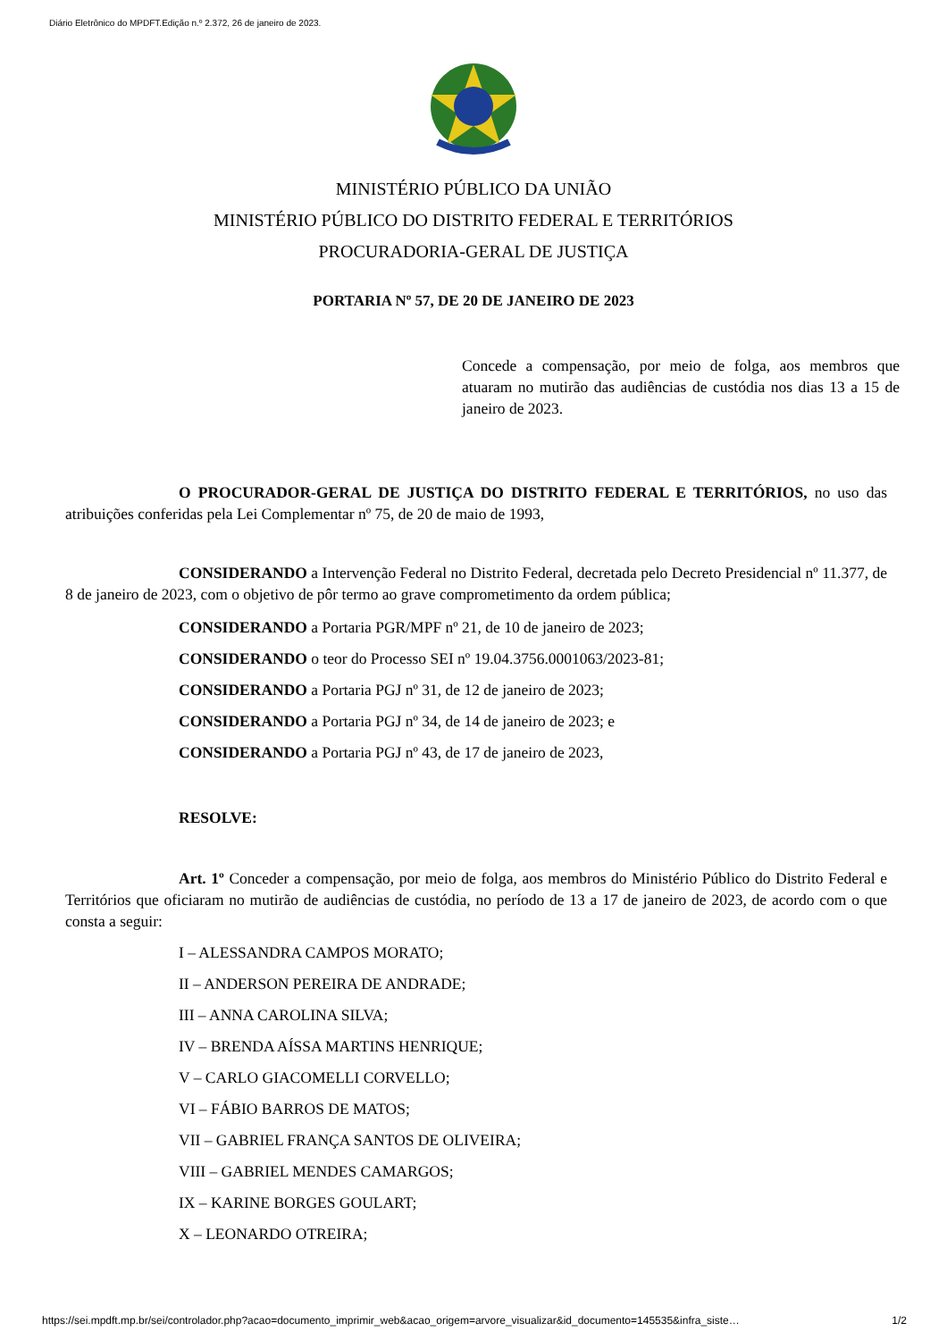Diário Eletrônico do MPDFT.Edição n.º 2.372, 26 de janeiro de 2023.
MINISTÉRIO PÚBLICO DA UNIÃO
MINISTÉRIO PÚBLICO DO DISTRITO FEDERAL E TERRITÓRIOS
PROCURADORIA-GERAL DE JUSTIÇA
PORTARIA Nº 57, DE 20 DE JANEIRO DE 2023
Concede a compensação, por meio de folga, aos membros que atuaram no mutirão das audiências de custódia nos dias 13 a 15 de janeiro de 2023.
O PROCURADOR-GERAL DE JUSTIÇA DO DISTRITO FEDERAL E TERRITÓRIOS, no uso das atribuições conferidas pela Lei Complementar nº 75, de 20 de maio de 1993,
CONSIDERANDO a Intervenção Federal no Distrito Federal, decretada pelo Decreto Presidencial nº 11.377, de 8 de janeiro de 2023, com o objetivo de pôr termo ao grave comprometimento da ordem pública;
CONSIDERANDO a Portaria PGR/MPF nº 21, de 10 de janeiro de 2023;
CONSIDERANDO o teor do Processo SEI nº 19.04.3756.0001063/2023-81;
CONSIDERANDO a Portaria PGJ nº 31, de 12 de janeiro de 2023;
CONSIDERANDO a Portaria PGJ nº 34, de 14 de janeiro de 2023; e
CONSIDERANDO a Portaria PGJ nº 43, de 17 de janeiro de 2023,
RESOLVE:
Art. 1º Conceder a compensação, por meio de folga, aos membros do Ministério Público do Distrito Federal e Territórios que oficiaram no mutirão de audiências de custódia, no período de 13 a 17 de janeiro de 2023, de acordo com o que consta a seguir:
I – ALESSANDRA CAMPOS MORATO;
II – ANDERSON PEREIRA DE ANDRADE;
III – ANNA CAROLINA SILVA;
IV – BRENDA AÍSSA MARTINS HENRIQUE;
V – CARLO GIACOMELLI CORVELLO;
VI – FÁBIO BARROS DE MATOS;
VII – GABRIEL FRANÇA SANTOS DE OLIVEIRA;
VIII – GABRIEL MENDES CAMARGOS;
IX – KARINE BORGES GOULART;
X – LEONARDO OTREIRA;
https://sei.mpdft.mp.br/sei/controlador.php?acao=documento_imprimir_web&acao_origem=arvore_visualizar&id_documento=145535&infra_siste… 1/2